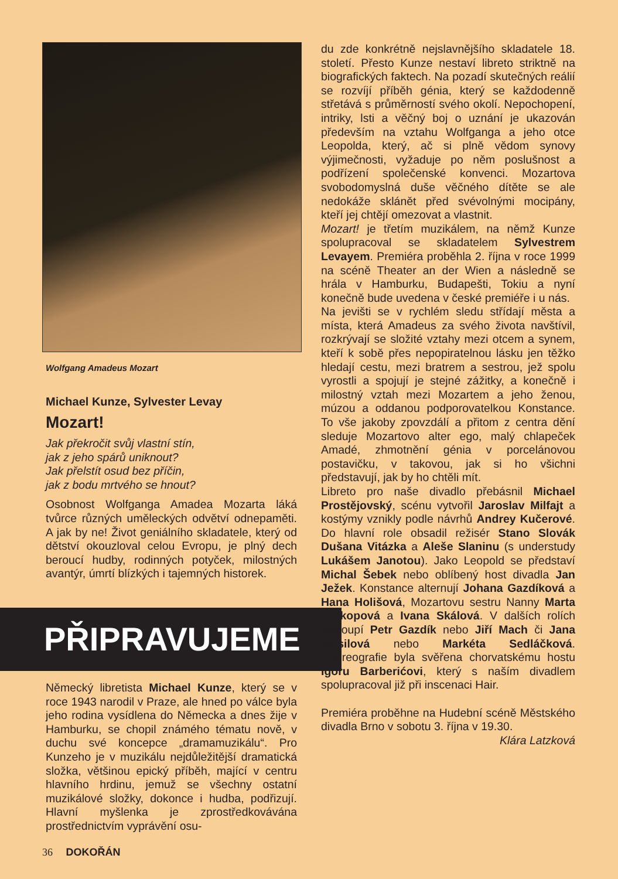Wolfgang Amadeus Mozart
Michael Kunze, Sylvester Levay
Mozart!
Jak překročit svůj vlastní stín,
jak z jeho spárů uniknout?
Jak přelstít osud bez příčin,
jak z bodu mrtvého se hnout?
Osobnost Wolfganga Amadea Mozarta láká tvůrce různých uměleckých odvětví odnepaměti. A jak by ne! Život geniálního skladatele, který od dětství okouzloval celou Evropu, je plný dech beroucí hudby, rodinných potyček, milostných avantýr, úmrtí blízkých i tajemných historek.
PŘIPRAVUJEME
Německý libretista Michael Kunze, který se v roce 1943 narodil v Praze, ale hned po válce byla jeho rodina vysídlena do Německa a dnes žije v Hamburku, se chopil známého tématu nově, v duchu své koncepce „dramamuzikálu“. Pro Kunzeho je v muzikálu nejdůležitější dramatická složka, většinou epický příběh, mající v centru hlavního hrdinu, jemuž se všechny ostatní muzikálové složky, dokonce i hudba, podřizují. Hlavní myšlenka je zprostředkovávána prostřednictvím vyprávění osu-
du zde konkrétně nejslavnějšího skladatele 18. století. Přesto Kunze nestaví libreto striktně na biografických faktech. Na pozadí skutečných reálií se rozvíjí příběh génia, který se každodenně střetává s průměrností svého okolí. Nepochopení, intriky, lsti a věčný boj o uznání je ukazován především na vztahu Wolfganga a jeho otce Leopolda, který, ač si plně vědom synovy výjimečnosti, vyžaduje po něm poslušnost a podřízení společenské konvenci. Mozartova svobodomyslná duše věčného dítěte se ale nedokáže sklánět před svévolnými mocipány, kteří jej chtějí omezovat a vlastnit.
Mozart! je třetím muzikálem, na němž Kunze spolupracoval se skladatelem Sylvestrem Levayem. Premiéra proběhla 2. října v roce 1999 na scéně Theater an der Wien a následně se hrála v Hamburku, Budapešti, Tokiu a nyní konečně bude uvedena v české premiéře i u nás.
Na jevišti se v rychlém sledu střídají města a místa, která Amadeus za svého života navštívil, rozkrývají se složité vztahy mezi otcem a synem, kteří k sobě přes nepopiratelnou lásku jen těžko hledají cestu, mezi bratrem a sestrou, jež spolu vyrostli a spojují je stejné zážitky, a konečně i milostný vztah mezi Mozartem a jeho ženou, múzou a oddanou podporovatelkou Konstance. To vše jakoby zpovzdálí a přitom z centra dění sleduje Mozartovo alter ego, malý chlapeček Amadé, zhmotnění génia v porcelánovou postavičku, v takovou, jak si ho všichni představují, jak by ho chtěli mít.
Libreto pro naše divadlo přebásnil Michael Prostějovský, scénu vytvořil Jaroslav Milfajt a kostýmy vznikly podle návrhů Andrey Kučerové. Do hlavní role obsadil režisér Stano Slovák Dušana Vitázka a Aleše Slaninu (s understudy Lukášem Janotou). Jako Leopold se představí Michal Šebek nebo oblíbený host divadla Jan Ježek. Konstance alternují Johana Gazdíková a Hana Holišová, Mozartovu sestru Nanny Marta Prokopová a Ivana Skálová. V dalších rolích vystoupí Petr Gazdík nebo Jiří Mach či Jana Musilová nebo Markéta Sedláčková. Choreografie byla svěřena chorvatskému hostu Igoru Barberićovi, který s naším divadlem spolupracoval již při inscenaci Hair.
Premiéra proběhne na Hudební scéně Městského divadla Brno v sobotu 3. října v 19.30.
Klára Latzková
36 DOKOŘÁN